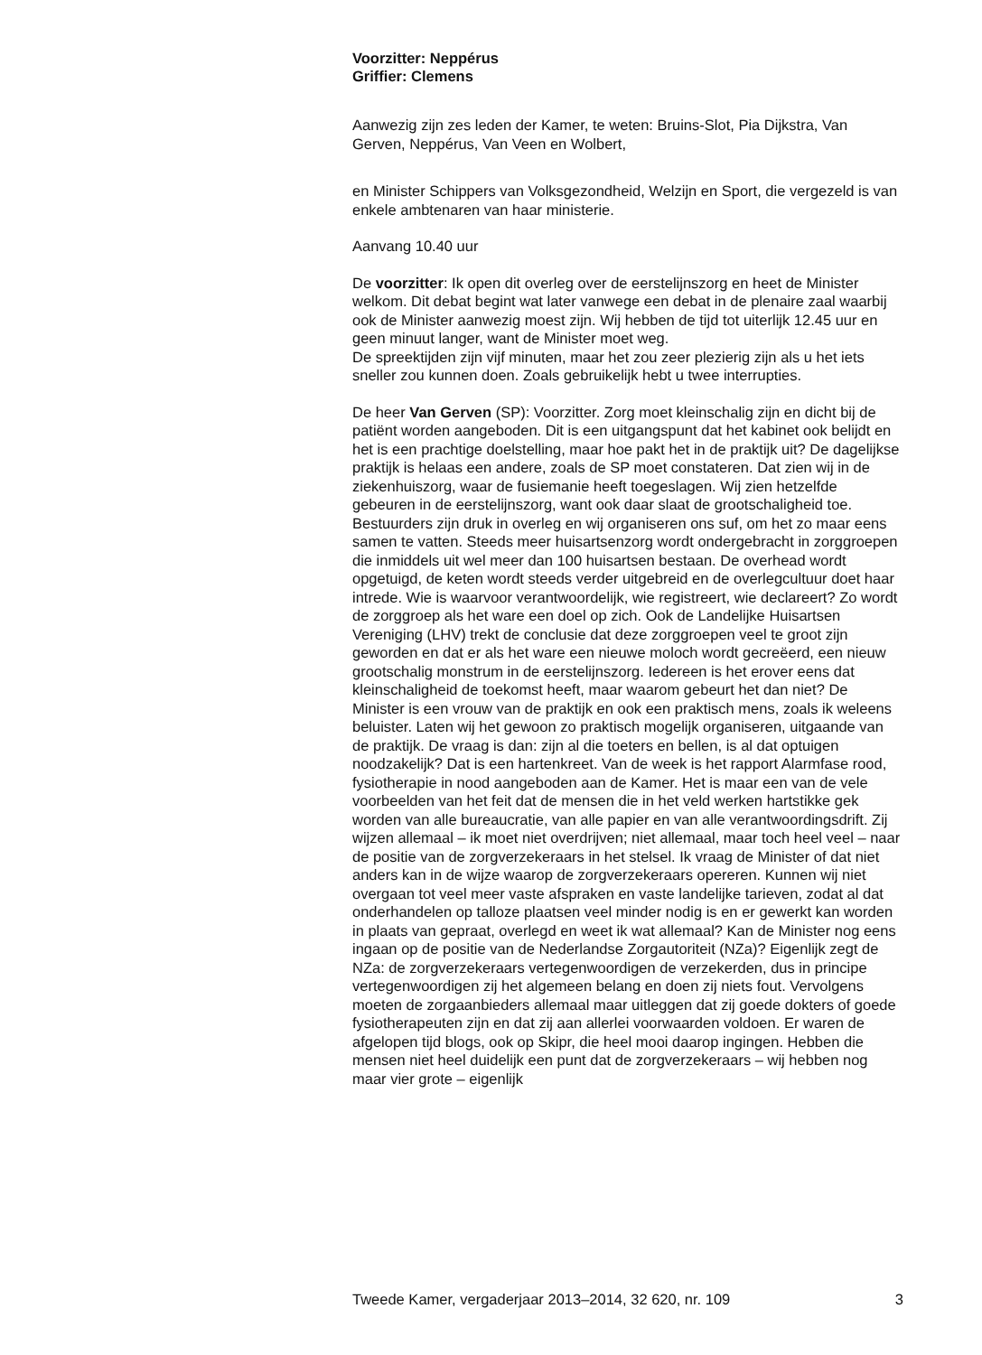Voorzitter: Neppérus
Griffier: Clemens
Aanwezig zijn zes leden der Kamer, te weten: Bruins-Slot, Pia Dijkstra, Van Gerven, Neppérus, Van Veen en Wolbert,
en Minister Schippers van Volksgezondheid, Welzijn en Sport, die vergezeld is van enkele ambtenaren van haar ministerie.
Aanvang 10.40 uur
De voorzitter: Ik open dit overleg over de eerstelijnszorg en heet de Minister welkom. Dit debat begint wat later vanwege een debat in de plenaire zaal waarbij ook de Minister aanwezig moest zijn. Wij hebben de tijd tot uiterlijk 12.45 uur en geen minuut langer, want de Minister moet weg.
De spreektijden zijn vijf minuten, maar het zou zeer plezierig zijn als u het iets sneller zou kunnen doen. Zoals gebruikelijk hebt u twee interrupties.
De heer Van Gerven (SP): Voorzitter. Zorg moet kleinschalig zijn en dicht bij de patiënt worden aangeboden. Dit is een uitgangspunt dat het kabinet ook belijdt en het is een prachtige doelstelling, maar hoe pakt het in de praktijk uit? De dagelijkse praktijk is helaas een andere, zoals de SP moet constateren. Dat zien wij in de ziekenhuiszorg, waar de fusiemanie heeft toegeslagen. Wij zien hetzelfde gebeuren in de eerstelijnszorg, want ook daar slaat de grootschaligheid toe. Bestuurders zijn druk in overleg en wij organiseren ons suf, om het zo maar eens samen te vatten. Steeds meer huisartsenzorg wordt ondergebracht in zorggroepen die inmiddels uit wel meer dan 100 huisartsen bestaan. De overhead wordt opgetuigd, de keten wordt steeds verder uitgebreid en de overlegcultuur doet haar intrede. Wie is waarvoor verantwoordelijk, wie registreert, wie declareert? Zo wordt de zorggroep als het ware een doel op zich. Ook de Landelijke Huisartsen Vereniging (LHV) trekt de conclusie dat deze zorggroepen veel te groot zijn geworden en dat er als het ware een nieuwe moloch wordt gecreëerd, een nieuw grootschalig monstrum in de eerstelijnszorg. Iedereen is het erover eens dat kleinschaligheid de toekomst heeft, maar waarom gebeurt het dan niet? De Minister is een vrouw van de praktijk en ook een praktisch mens, zoals ik weleens beluister. Laten wij het gewoon zo praktisch mogelijk organiseren, uitgaande van de praktijk. De vraag is dan: zijn al die toeters en bellen, is al dat optuigen noodzakelijk? Dat is een hartenkreet. Van de week is het rapport Alarmfase rood, fysiotherapie in nood aangeboden aan de Kamer. Het is maar een van de vele voorbeelden van het feit dat de mensen die in het veld werken hartstikke gek worden van alle bureaucratie, van alle papier en van alle verantwoordingsdrift. Zij wijzen allemaal – ik moet niet overdrijven; niet allemaal, maar toch heel veel – naar de positie van de zorgverzekeraars in het stelsel. Ik vraag de Minister of dat niet anders kan in de wijze waarop de zorgverzekeraars opereren. Kunnen wij niet overgaan tot veel meer vaste afspraken en vaste landelijke tarieven, zodat al dat onderhandelen op talloze plaatsen veel minder nodig is en er gewerkt kan worden in plaats van gepraat, overlegd en weet ik wat allemaal? Kan de Minister nog eens ingaan op de positie van de Nederlandse Zorgautoriteit (NZa)? Eigenlijk zegt de NZa: de zorgverzekeraars vertegenwoordigen de verzekerden, dus in principe vertegenwoordigen zij het algemeen belang en doen zij niets fout. Vervolgens moeten de zorgaanbieders allemaal maar uitleggen dat zij goede dokters of goede fysiotherapeuten zijn en dat zij aan allerlei voorwaarden voldoen. Er waren de afgelopen tijd blogs, ook op Skipr, die heel mooi daarop ingingen. Hebben die mensen niet heel duidelijk een punt dat de zorgverzekeraars – wij hebben nog maar vier grote – eigenlijk
Tweede Kamer, vergaderjaar 2013–2014, 32 620, nr. 109 3